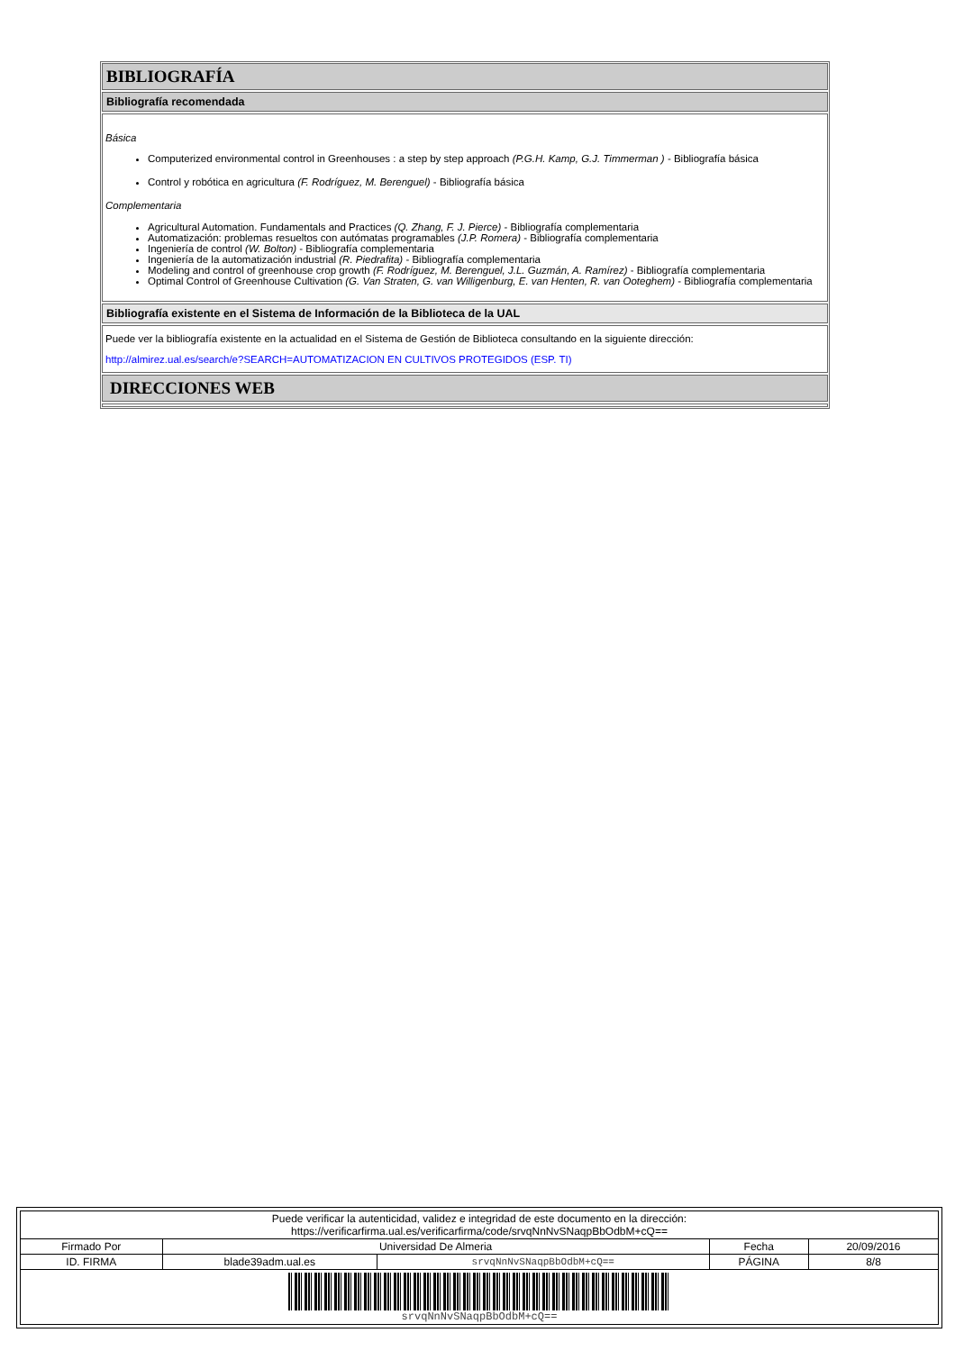BIBLIOGRAFÍA
Bibliografía recomendada
Básica
Computerized environmental control in Greenhouses : a step by step approach (P.G.H. Kamp, G.J. Timmerman ) - Bibliografía básica
Control y robótica en agricultura (F. Rodríguez, M. Berenguel) - Bibliografía básica
Complementaria
Agricultural Automation. Fundamentals and Practices (Q. Zhang, F. J. Pierce) - Bibliografía complementaria
Automatización: problemas resueltos con autómatas programables (J.P. Romera) - Bibliografía complementaria
Ingeniería de control (W. Bolton) - Bibliografía complementaria
Ingeniería de la automatización industrial (R. Piedrafita) - Bibliografía complementaria
Modeling and control of greenhouse crop growth (F. Rodríguez, M. Berenguel, J.L. Guzmán, A. Ramírez) - Bibliografía complementaria
Optimal Control of Greenhouse Cultivation (G. Van Straten, G. van Willigenburg, E. van Henten, R. van Ooteghem) - Bibliografía complementaria
Bibliografía existente en el Sistema de Información de la Biblioteca de la UAL
Puede ver la bibliografía existente en la actualidad en el Sistema de Gestión de Biblioteca consultando en la siguiente dirección:
http://almirez.ual.es/search/e?SEARCH=AUTOMATIZACION EN CULTIVOS PROTEGIDOS (ESP. TI)
DIRECCIONES WEB
| Puede verificar la autenticidad, validez e integridad de este documento en la dirección: https://verificarfirma.ual.es/verificarfirma/code/srvqNnNvSNaqpBbOdbM+cQ== | | | | |
| Firmado Por | Universidad De Almeria | | Fecha | 20/09/2016 |
| ID. FIRMA | blade39adm.ual.es | srvqNnNvSNaqpBbOdbM+cQ== | PÁGINA | 8/8 |
| srvqNnNvSNaqpBbOdbM+cQ== | | | | |